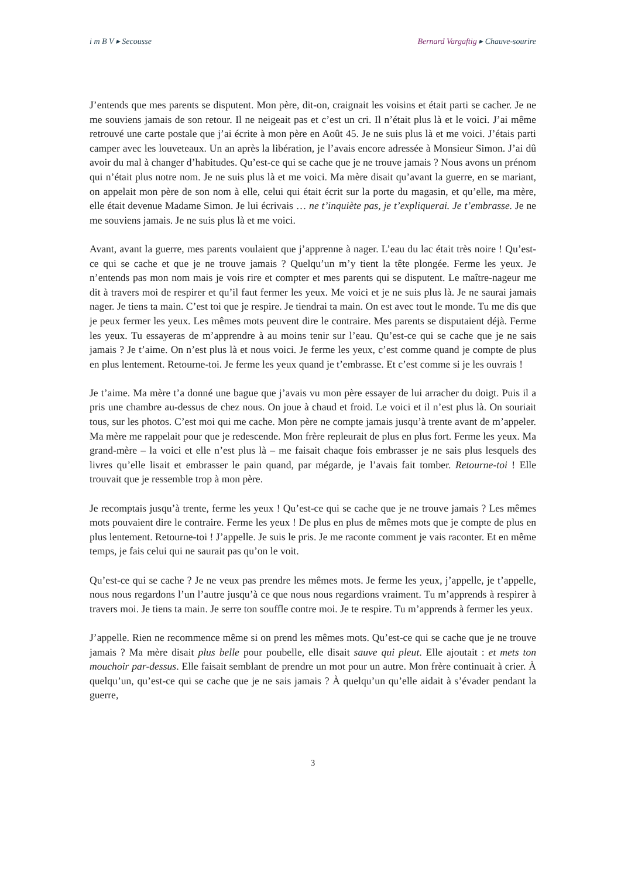i m B V ▸ Secousse Bernard Vargaftig ▸ Chauve-sourire
J’entends que mes parents se disputent. Mon père, dit-on, craignait les voisins et était parti se cacher. Je ne me souviens jamais de son retour. Il ne neigeait pas et c’est un cri. Il n’était plus là et le voici. J’ai même retrouvé une carte postale que j’ai écrite à mon père en Août 45. Je ne suis plus là et me voici. J’étais parti camper avec les louveteaux. Un an après la libération, je l’avais encore adressée à Monsieur Simon. J’ai dû avoir du mal à changer d’habitudes. Qu’est-ce qui se cache que je ne trouve jamais ? Nous avons un prénom qui n’était plus notre nom. Je ne suis plus là et me voici. Ma mère disait qu’avant la guerre, en se mariant, on appelait mon père de son nom à elle, celui qui était écrit sur la porte du magasin, et qu’elle, ma mère, elle était devenue Madame Simon. Je lui écrivais … ne t’inquiète pas, je t’expliquerai. Je t’embrasse. Je ne me souviens jamais. Je ne suis plus là et me voici.
Avant, avant la guerre, mes parents voulaient que j’apprenne à nager. L’eau du lac était très noire ! Qu’est-ce qui se cache et que je ne trouve jamais ? Quelqu’un m’y tient la tête plongée. Ferme les yeux. Je n’entends pas mon nom mais je vois rire et compter et mes parents qui se disputent. Le maître-nageur me dit à travers moi de respirer et qu’il faut fermer les yeux. Me voici et je ne suis plus là. Je ne saurai jamais nager. Je tiens ta main. C’est toi que je respire. Je tiendrai ta main. On est avec tout le monde. Tu me dis que je peux fermer les yeux. Les mêmes mots peuvent dire le contraire. Mes parents se disputaient déjà. Ferme les yeux. Tu essayeras de m’apprendre à au moins tenir sur l’eau. Qu’est-ce qui se cache que je ne sais jamais ? Je t’aime. On n’est plus là et nous voici. Je ferme les yeux, c’est comme quand je compte de plus en plus lentement. Retourne-toi. Je ferme les yeux quand je t’embrasse. Et c’est comme si je les ouvrais !
Je t’aime. Ma mère t’a donné une bague que j’avais vu mon père essayer de lui arracher du doigt. Puis il a pris une chambre au-dessus de chez nous. On joue à chaud et froid. Le voici et il n’est plus là. On souriait tous, sur les photos. C’est moi qui me cache. Mon père ne compte jamais jusqu’à trente avant de m’appeler. Ma mère me rappelait pour que je redescende. Mon frère repleurait de plus en plus fort. Ferme les yeux. Ma grand-mère – la voici et elle n’est plus là – me faisait chaque fois embrasser je ne sais plus lesquels des livres qu’elle lisait et embrasser le pain quand, par mégarde, je l’avais fait tomber. Retourne-toi ! Elle trouvait que je ressemble trop à mon père.
Je recomptais jusqu’à trente, ferme les yeux ! Qu’est-ce qui se cache que je ne trouve jamais ? Les mêmes mots pouvaient dire le contraire. Ferme les yeux ! De plus en plus de mêmes mots que je compte de plus en plus lentement. Retourne-toi ! J’appelle. Je suis le pris. Je me raconte comment je vais raconter. Et en même temps, je fais celui qui ne saurait pas qu’on le voit.
Qu’est-ce qui se cache ? Je ne veux pas prendre les mêmes mots. Je ferme les yeux, j’appelle, je t’appelle, nous nous regardons l’un l’autre jusqu’à ce que nous nous regardions vraiment. Tu m’apprends à respirer à travers moi. Je tiens ta main. Je serre ton souffle contre moi. Je te respire. Tu m’apprends à fermer les yeux.
J’appelle. Rien ne recommence même si on prend les mêmes mots. Qu’est-ce qui se cache que je ne trouve jamais ? Ma mère disait plus belle pour poubelle, elle disait sauve qui pleut. Elle ajoutait : et mets ton mouchoir par-dessus. Elle faisait semblant de prendre un mot pour un autre. Mon frère continuait à crier. À quelqu’un, qu’est-ce qui se cache que je ne sais jamais ? À quelqu’un qu’elle aidait à s’évader pendant la guerre,
3